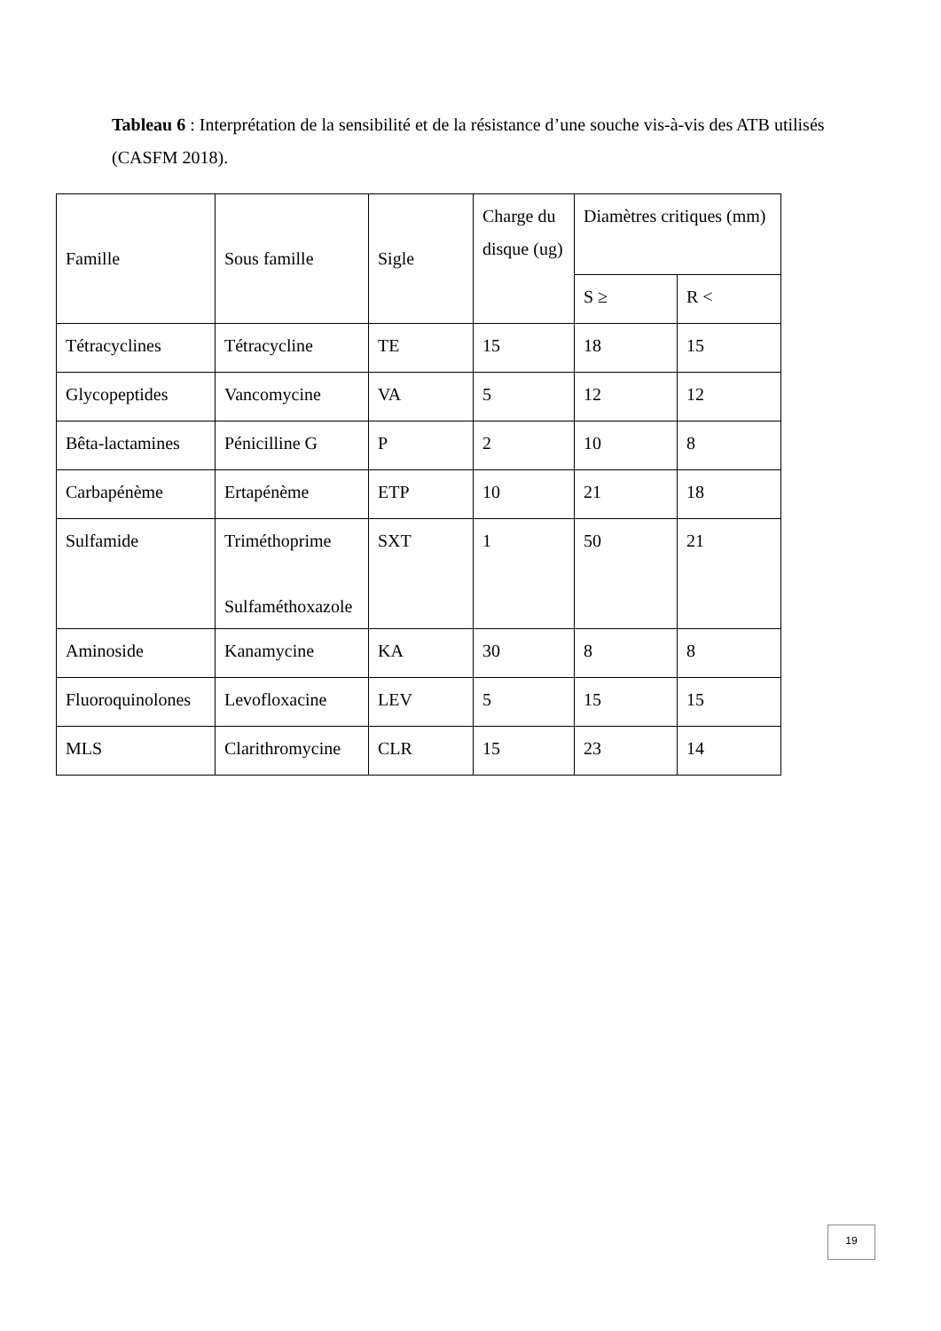Tableau 6 : Interprétation de la sensibilité et de la résistance d’une souche vis-à-vis des ATB utilisés (CASFM 2018).
| Famille | Sous famille | Sigle | Charge du disque (ug) | Diamètres critiques (mm) | |
| | | | | S ≥ | R < |
| Tétracyclines | Tétracycline | TE | 15 | 18 | 15 |
| Glycopeptides | Vancomycine | VA | 5 | 12 | 12 |
| Bêta-lactamines | Pénicilline G | P | 2 | 10 | 8 |
| Carbapénème | Ertapénème | ETP | 10 | 21 | 18 |
| Sulfamide | Triméthoprime Sulfaméthoxazole | SXT | 1 | 50 | 21 |
| Aminoside | Kanamycine | KA | 30 | 8 | 8 |
| Fluoroquinolones | Levofloxacine | LEV | 5 | 15 | 15 |
| MLS | Clarithromycine | CLR | 15 | 23 | 14 |
19